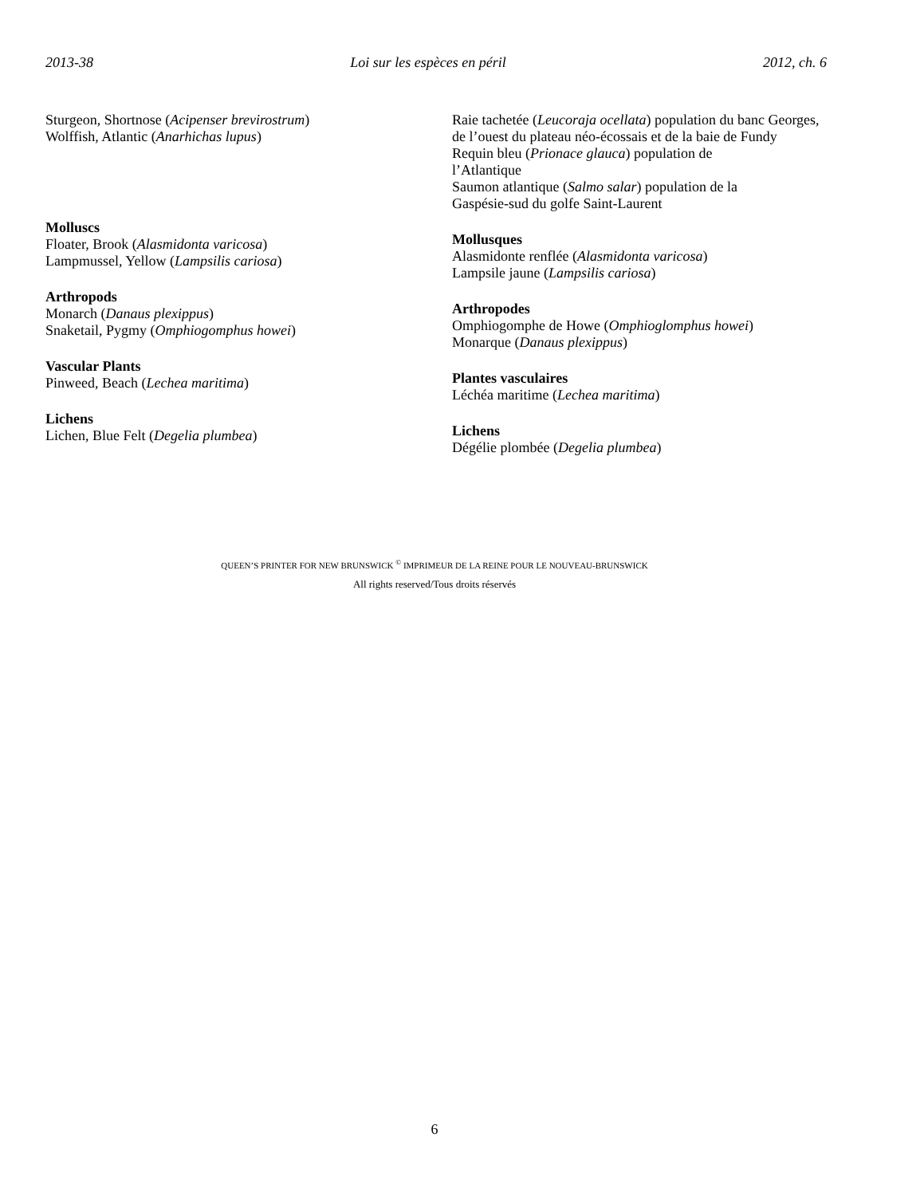2013-38 Loi sur les espèces en péril 2012, ch. 6
Sturgeon, Shortnose (Acipenser brevirostrum)
Wolffish, Atlantic (Anarhichas lupus)
Molluscs
Floater, Brook (Alasmidonta varicosa)
Lampmussel, Yellow (Lampsilis cariosa)
Arthropods
Monarch (Danaus plexippus)
Snaketail, Pygmy (Omphiogomphus howei)
Vascular Plants
Pinweed, Beach (Lechea maritima)
Lichens
Lichen, Blue Felt (Degelia plumbea)
Raie tachetée (Leucoraja ocellata) population du banc Georges, de l’ouest du plateau néo-écossais et de la baie de Fundy
Requin bleu (Prionace glauca) population de
l’Atlantique
Saumon atlantique (Salmo salar) population de la
Gaspésie-sud du golfe Saint-Laurent
Mollusques
Alasmidonte renflée (Alasmidonta varicosa)
Lampsile jaune (Lampsilis cariosa)
Arthropodes
Omphiogomphe de Howe (Omphioglomphus howei)
Monarque (Danaus plexippus)
Plantes vasculaires
Léchéa maritime (Lechea maritima)
Lichens
Dégélie plombée (Degelia plumbea)
QUEEN’S PRINTER FOR NEW BRUNSWICK <sup>©</sup> IMPRIMEUR DE LA REINE POUR LE NOUVEAU-BRUNSWICK
All rights reserved/Tous droits réservés
6